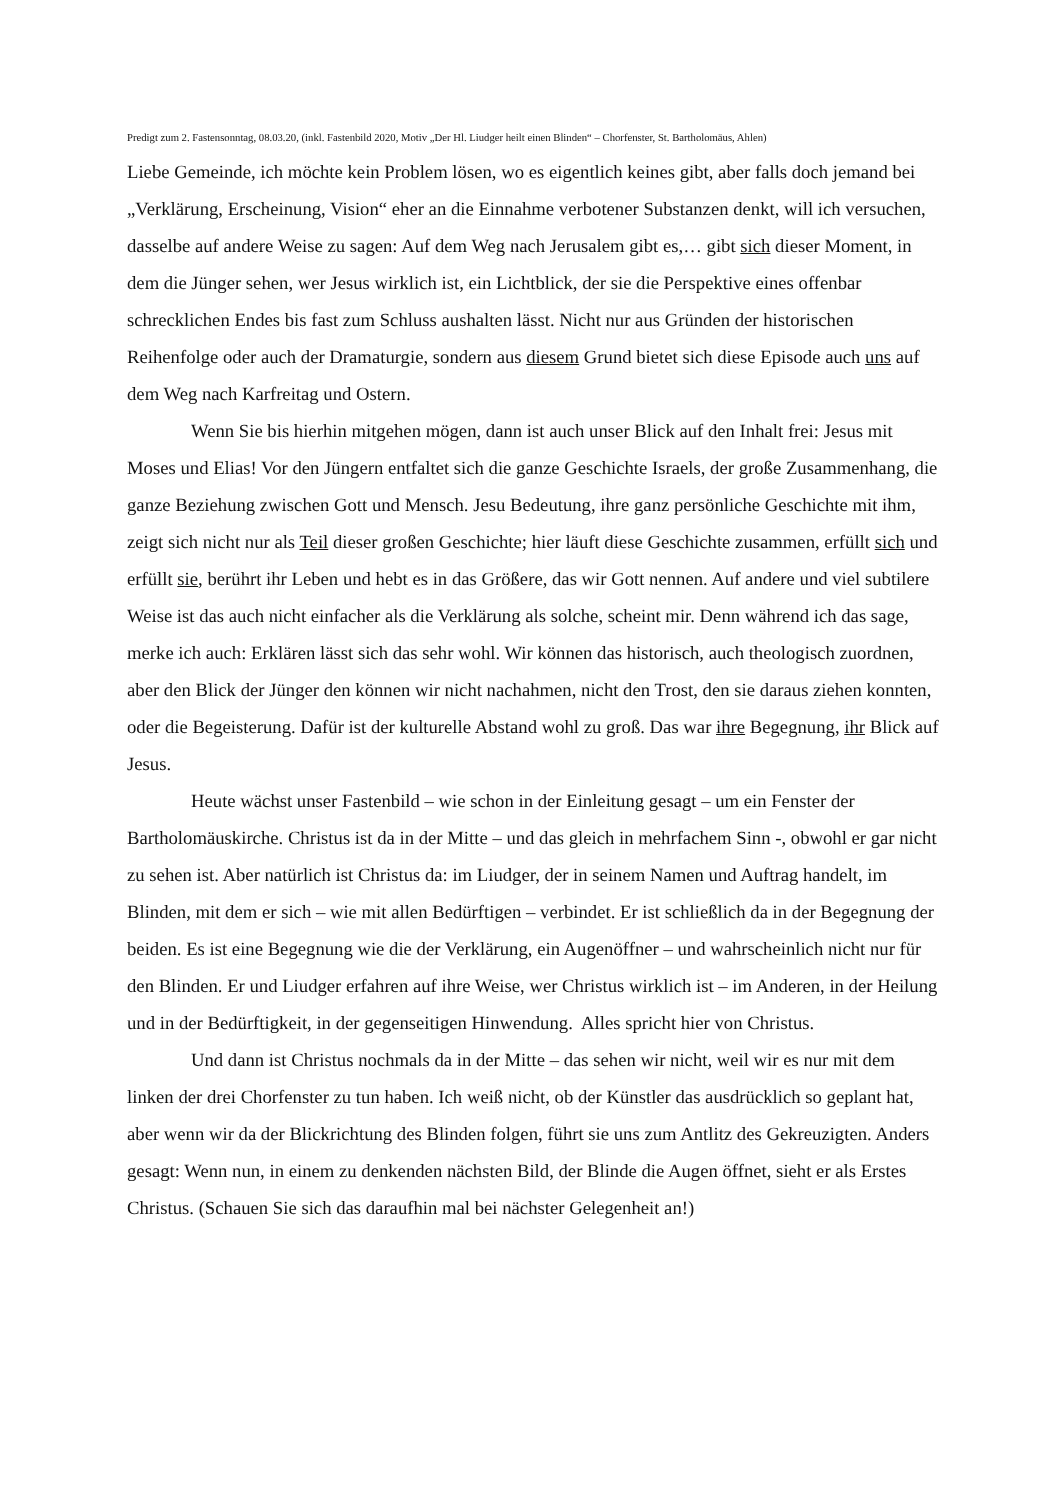Predigt zum 2. Fastensonntag, 08.03.20, (inkl. Fastenbild 2020, Motiv „Der Hl. Liudger heilt einen Blinden“ – Chorfenster, St. Bartholomäus, Ahlen)
Liebe Gemeinde, ich möchte kein Problem lösen, wo es eigentlich keines gibt, aber falls doch jemand bei „Verklärung, Erscheinung, Vision“ eher an die Einnahme verbotener Substanzen denkt, will ich versuchen, dasselbe auf andere Weise zu sagen: Auf dem Weg nach Jerusalem gibt es,… gibt sich dieser Moment, in dem die Jünger sehen, wer Jesus wirklich ist, ein Lichtblick, der sie die Perspektive eines offenbar schrecklichen Endes bis fast zum Schluss aushalten lässt. Nicht nur aus Gründen der historischen Reihenfolge oder auch der Dramaturgie, sondern aus diesem Grund bietet sich diese Episode auch uns auf dem Weg nach Karfreitag und Ostern.
Wenn Sie bis hierhin mitgehen mögen, dann ist auch unser Blick auf den Inhalt frei: Jesus mit Moses und Elias! Vor den Jüngern entfaltet sich die ganze Geschichte Israels, der große Zusammenhang, die ganze Beziehung zwischen Gott und Mensch. Jesu Bedeutung, ihre ganz persönliche Geschichte mit ihm, zeigt sich nicht nur als Teil dieser großen Geschichte; hier läuft diese Geschichte zusammen, erfüllt sich und erfüllt sie, berührt ihr Leben und hebt es in das Größere, das wir Gott nennen. Auf andere und viel subtilere Weise ist das auch nicht einfacher als die Verklärung als solche, scheint mir. Denn während ich das sage, merke ich auch: Erklären lässt sich das sehr wohl. Wir können das historisch, auch theologisch zuordnen, aber den Blick der Jünger den können wir nicht nachahmen, nicht den Trost, den sie daraus ziehen konnten, oder die Begeisterung. Dafür ist der kulturelle Abstand wohl zu groß. Das war ihre Begegnung, ihr Blick auf Jesus.
Heute wächst unser Fastenbild – wie schon in der Einleitung gesagt – um ein Fenster der Bartholomäuskirche. Christus ist da in der Mitte – und das gleich in mehrfachem Sinn -, obwohl er gar nicht zu sehen ist. Aber natürlich ist Christus da: im Liudger, der in seinem Namen und Auftrag handelt, im Blinden, mit dem er sich – wie mit allen Bedürftigen – verbindet. Er ist schließlich da in der Begegnung der beiden. Es ist eine Begegnung wie die der Verklärung, ein Augenöffner – und wahrscheinlich nicht nur für den Blinden. Er und Liudger erfahren auf ihre Weise, wer Christus wirklich ist – im Anderen, in der Heilung und in der Bedürftigkeit, in der gegenseitigen Hinwendung. Alles spricht hier von Christus.
Und dann ist Christus nochmals da in der Mitte – das sehen wir nicht, weil wir es nur mit dem linken der drei Chorfenster zu tun haben. Ich weiß nicht, ob der Künstler das ausdrücklich so geplant hat, aber wenn wir da der Blickrichtung des Blinden folgen, führt sie uns zum Antlitz des Gekreuzigten. Anders gesagt: Wenn nun, in einem zu denkenden nächsten Bild, der Blinde die Augen öffnet, sieht er als Erstes Christus. (Schauen Sie sich das daraufhin mal bei nächster Gelegenheit an!)